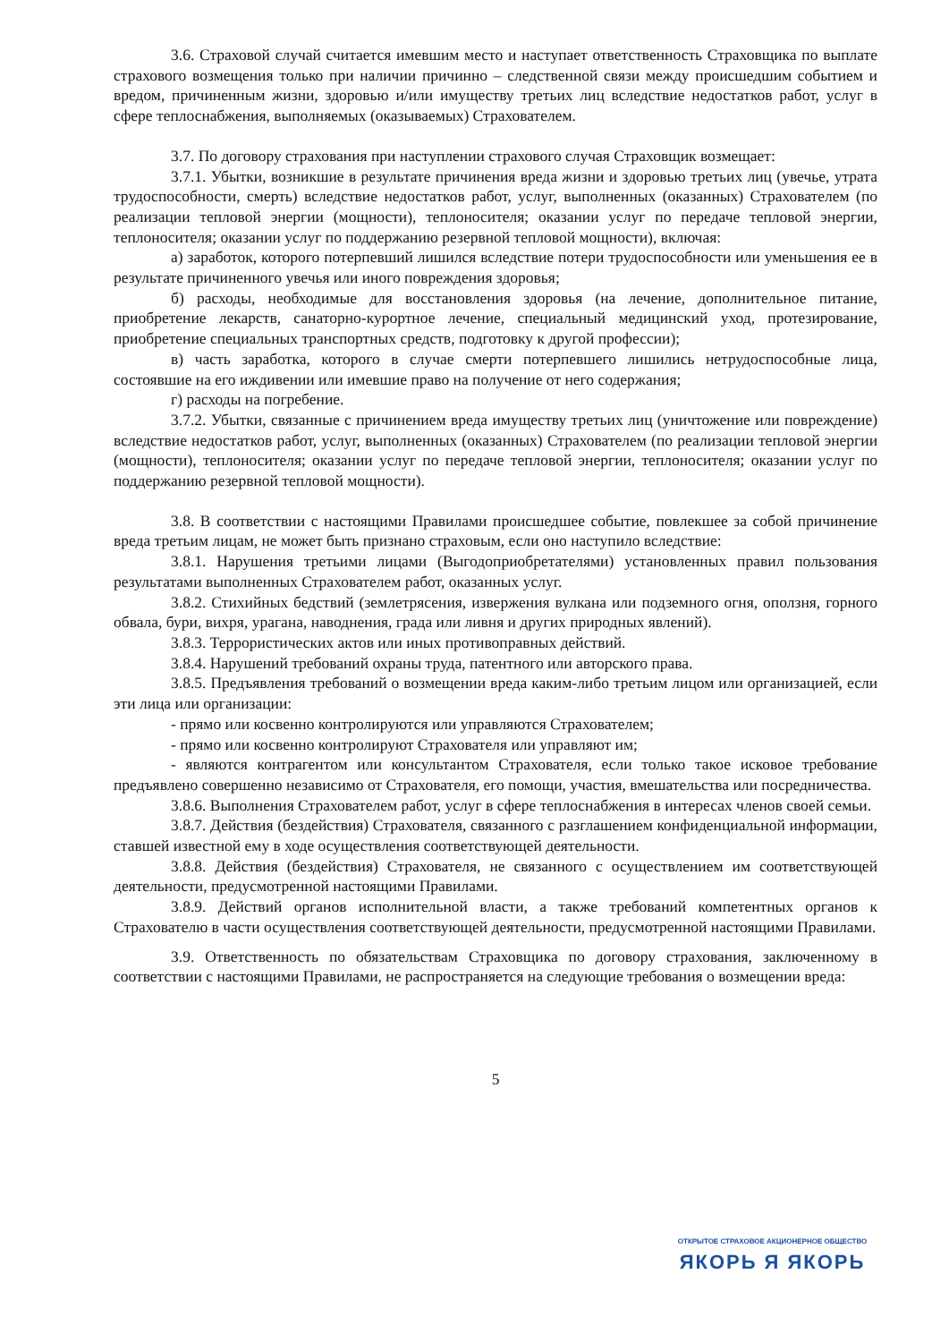3.6. Страховой случай считается имевшим место и наступает ответственность Страховщика по выплате страхового возмещения только при наличии причинно – следственной связи между происшедшим событием и вредом, причиненным жизни, здоровью и/или имуществу третьих лиц вследствие недостатков работ, услуг в сфере теплоснабжения, выполняемых (оказываемых) Страхователем.
3.7. По договору страхования при наступлении страхового случая Страховщик возмещает:
3.7.1. Убытки, возникшие в результате причинения вреда жизни и здоровью третьих лиц (увечье, утрата трудоспособности, смерть) вследствие недостатков работ, услуг, выполненных (оказанных) Страхователем (по реализации тепловой энергии (мощности), теплоносителя; оказании услуг по передаче тепловой энергии, теплоносителя; оказании услуг по поддержанию резервной тепловой мощности), включая:
а) заработок, которого потерпевший лишился вследствие потери трудоспособности или уменьшения ее в результате причиненного увечья или иного повреждения здоровья;
б) расходы, необходимые для восстановления здоровья (на лечение, дополнительное питание, приобретение лекарств, санаторно-курортное лечение, специальный медицинский уход, протезирование, приобретение специальных транспортных средств, подготовку к другой профессии);
в) часть заработка, которого в случае смерти потерпевшего лишились нетрудоспособные лица, состоявшие на его иждивении или имевшие право на получение от него содержания;
г) расходы на погребение.
3.7.2. Убытки, связанные с причинением вреда имуществу третьих лиц (уничтожение или повреждение) вследствие недостатков работ, услуг, выполненных (оказанных) Страхователем (по реализации тепловой энергии (мощности), теплоносителя; оказании услуг по передаче тепловой энергии, теплоносителя; оказании услуг по поддержанию резервной тепловой мощности).
3.8. В соответствии с настоящими Правилами происшедшее событие, повлекшее за собой причинение вреда третьим лицам, не может быть признано страховым, если оно наступило вследствие:
3.8.1. Нарушения третьими лицами (Выгодоприобретателями) установленных правил пользования результатами выполненных Страхователем работ, оказанных услуг.
3.8.2. Стихийных бедствий (землетрясения, извержения вулкана или подземного огня, оползня, горного обвала, бури, вихря, урагана, наводнения, града или ливня и других природных явлений).
3.8.3. Террористических актов или иных противоправных действий.
3.8.4. Нарушений требований охраны труда, патентного или авторского права.
3.8.5. Предъявления требований о возмещении вреда каким-либо третьим лицом или организацией, если эти лица или организации:
- прямо или косвенно контролируются или управляются Страхователем;
- прямо или косвенно контролируют Страхователя или управляют им;
- являются контрагентом или консультантом Страхователя, если только такое исковое требование предъявлено совершенно независимо от Страхователя, его помощи, участия, вмешательства или посредничества.
3.8.6. Выполнения Страхователем работ, услуг в сфере теплоснабжения в интересах членов своей семьи.
3.8.7. Действия (бездействия) Страхователя, связанного с разглашением конфиденциальной информации, ставшей известной ему в ходе осуществления соответствующей деятельности.
3.8.8. Действия (бездействия) Страхователя, не связанного с осуществлением им соответствующей деятельности, предусмотренной настоящими Правилами.
3.8.9. Действий органов исполнительной власти, а также требований компетентных органов к Страхователю в части осуществления соответствующей деятельности, предусмотренной настоящими Правилами.
3.9. Ответственность по обязательствам Страховщика по договору страхования, заключенному в соответствии с настоящими Правилами, не распространяется на следующие требования о возмещении вреда:
5
ОТКРЫТОЕ СТРАХОВОЕ АКЦИОНЕРНОЕ ОБЩЕСТВО
ЯКОРЬ Я ЯКОРЬ